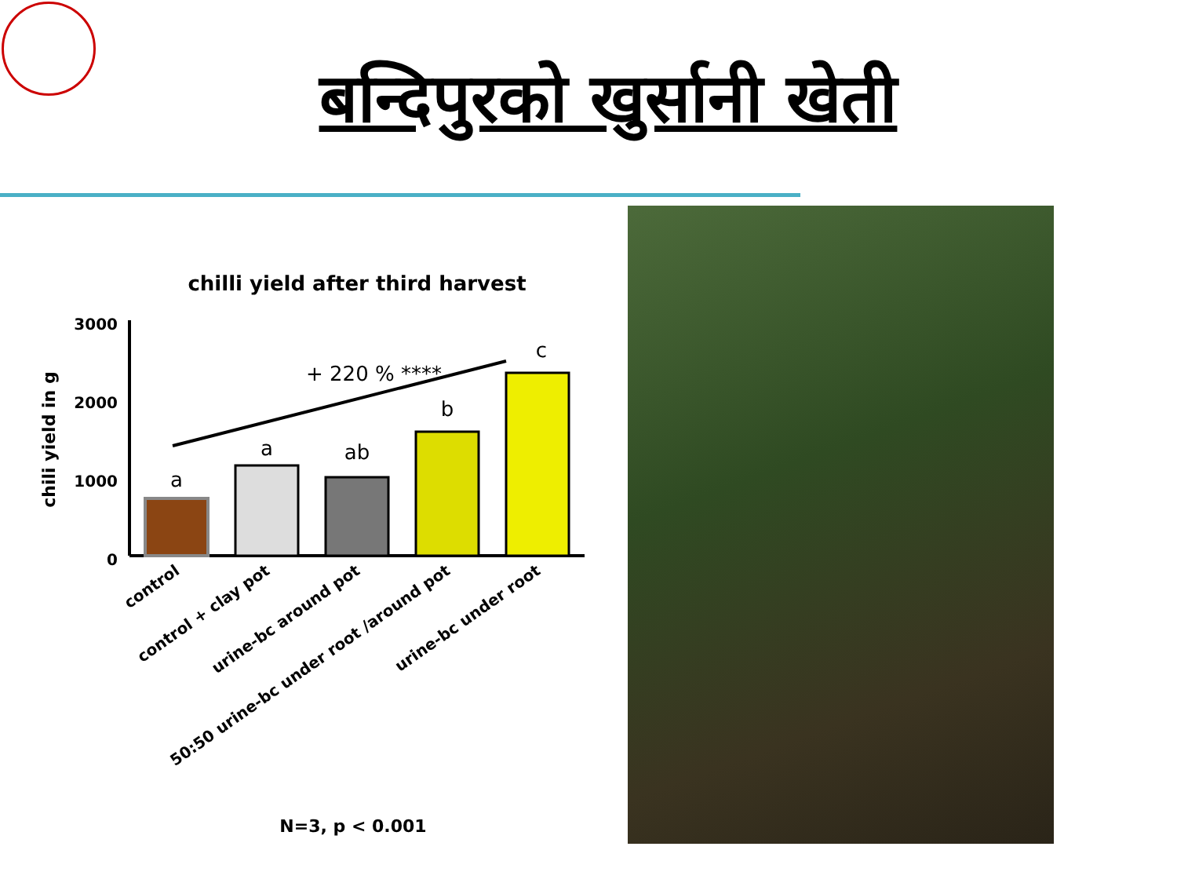बन्दिपुरको खुर्सानी खेती
chilli yield after third harvest
chili yield in g
3000
2000
1000
0
a
a
ab
b
c
+ 220 % ****
control
control + clay pot
urine-bc around pot
50:50 urine-bc under root /around pot
urine-bc under root
N=3, p < 0.001